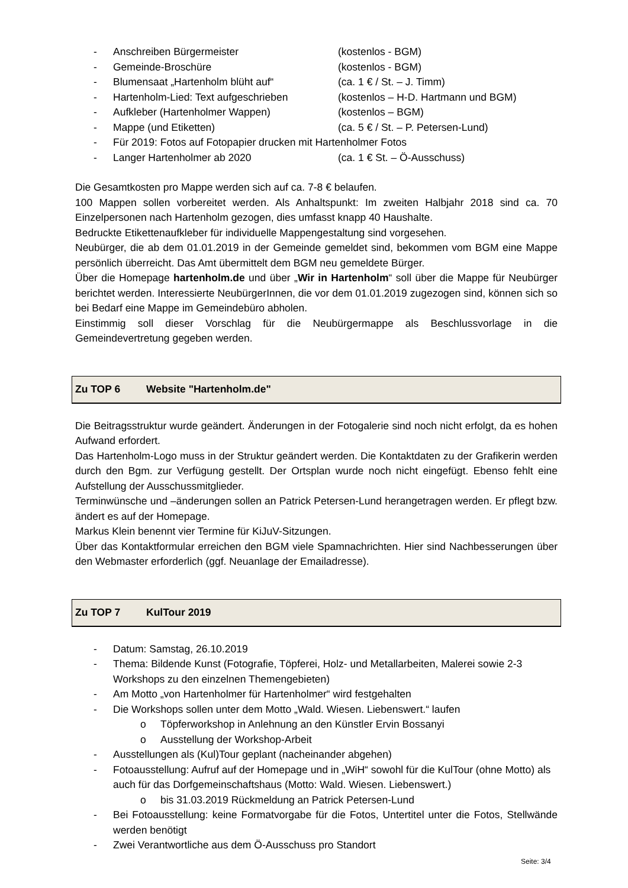- Anschreiben Bürgermeister (kostenlos - BGM)
- Gemeinde-Broschüre (kostenlos - BGM)
- Blumensaat „Hartenholm blüht auf“(ca. 1 € / St. – J. Timm)
- Hartenholm-Lied: Text aufgeschrieben (kostenlos – H-D. Hartmann und BGM)
- Aufkleber (Hartenholmer Wappen) (kostenlos – BGM)
- Mappe (und Etiketten) (ca. 5 € / St. – P. Petersen-Lund)
- Für 2019: Fotos auf Fotopapier drucken mit Hartenholmer Fotos
- Langer Hartenholmer ab 2020 (ca. 1 € St. – Ö-Ausschuss)
Die Gesamtkosten pro Mappe werden sich auf ca. 7-8 € belaufen.
100 Mappen sollen vorbereitet werden. Als Anhaltspunkt: Im zweiten Halbjahr 2018 sind ca. 70 Einzelpersonen nach Hartenholm gezogen, dies umfasst knapp 40 Haushalte.
Bedruckte Etikettenaufkleber für individuelle Mappengestaltung sind vorgesehen.
Neubürger, die ab dem 01.01.2019 in der Gemeinde gemeldet sind, bekommen vom BGM eine Mappe persönlich überreicht. Das Amt übermittelt dem BGM neu gemeldete Bürger.
Über die Homepage hartenholm.de und über „Wir in Hartenholm“ soll über die Mappe für Neubürger berichtet werden. Interessierte NeubürgerInnen, die vor dem 01.01.2019 zugezogen sind, können sich so bei Bedarf eine Mappe im Gemeindebüro abholen.
Einstimmig soll dieser Vorschlag für die Neubürgermappe als Beschlussvorlage in die Gemeindevertretung gegeben werden.
Zu TOP 6 Website "Hartenholm.de"
Die Beitragsstruktur wurde geändert. Änderungen in der Fotogalerie sind noch nicht erfolgt, da es hohen Aufwand erfordert.
Das Hartenholm-Logo muss in der Struktur geändert werden. Die Kontaktdaten zu der Grafikerin werden durch den Bgm. zur Verfügung gestellt. Der Ortsplan wurde noch nicht eingefügt. Ebenso fehlt eine Aufstellung der Ausschussmitglieder.
Terminwünsche und –änderungen sollen an Patrick Petersen-Lund herangetragen werden. Er pflegt bzw. ändert es auf der Homepage.
Markus Klein benennt vier Termine für KiJuV-Sitzungen.
Über das Kontaktformular erreichen den BGM viele Spamnachrichten. Hier sind Nachbesserungen über den Webmaster erforderlich (ggf. Neuanlage der Emailadresse).
Zu TOP 7 KulTour 2019
- Datum: Samstag, 26.10.2019
- Thema: Bildende Kunst (Fotografie, Töpferei, Holz- und Metallarbeiten, Malerei sowie 2-3 Workshops zu den einzelnen Themengebieten)
- Am Motto „von Hartenholmer für Hartenholmer“ wird festgehalten
- Die Workshops sollen unter dem Motto „Wald. Wiesen. Liebenswert.“ laufen
o Töpferworkshop in Anlehnung an den Künstler Ervin Bossanyi
o Ausstellung der Workshop-Arbeit
- Ausstellungen als (Kul)Tour geplant (nacheinander abgehen)
- Fotoausstellung: Aufruf auf der Homepage und in „WiH“ sowohl für die KulTour (ohne Motto) als auch für das Dorfgemeinschaftshaus (Motto: Wald. Wiesen. Liebenswert.)
o bis 31.03.2019 Rückmeldung an Patrick Petersen-Lund
- Bei Fotoausstellung: keine Formatvorgabe für die Fotos, Untertitel unter die Fotos, Stellwände werden benötigt
- Zwei Verantwortliche aus dem Ö-Ausschuss pro Standort
Seite: 3/4